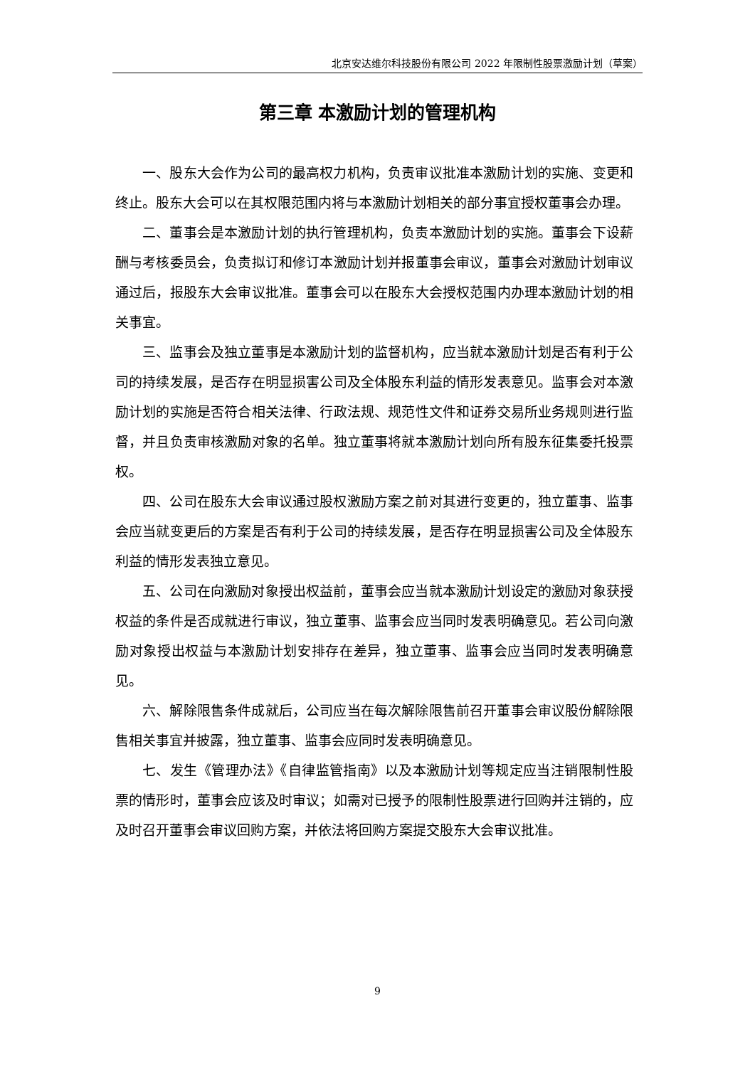北京安达维尔科技股份有限公司 2022 年限制性股票激励计划（草案）
第三章 本激励计划的管理机构
一、股东大会作为公司的最高权力机构，负责审议批准本激励计划的实施、变更和终止。股东大会可以在其权限范围内将与本激励计划相关的部分事宜授权董事会办理。
二、董事会是本激励计划的执行管理机构，负责本激励计划的实施。董事会下设薪酬与考核委员会，负责拟订和修订本激励计划并报董事会审议，董事会对激励计划审议通过后，报股东大会审议批准。董事会可以在股东大会授权范围内办理本激励计划的相关事宜。
三、监事会及独立董事是本激励计划的监督机构，应当就本激励计划是否有利于公司的持续发展，是否存在明显损害公司及全体股东利益的情形发表意见。监事会对本激励计划的实施是否符合相关法律、行政法规、规范性文件和证券交易所业务规则进行监督，并且负责审核激励对象的名单。独立董事将就本激励计划向所有股东征集委托投票权。
四、公司在股东大会审议通过股权激励方案之前对其进行变更的，独立董事、监事会应当就变更后的方案是否有利于公司的持续发展，是否存在明显损害公司及全体股东利益的情形发表独立意见。
五、公司在向激励对象授出权益前，董事会应当就本激励计划设定的激励对象获授权益的条件是否成就进行审议，独立董事、监事会应当同时发表明确意见。若公司向激励对象授出权益与本激励计划安排存在差异，独立董事、监事会应当同时发表明确意见。
六、解除限售条件成就后，公司应当在每次解除限售前召开董事会审议股份解除限售相关事宜并披露，独立董事、监事会应同时发表明确意见。
七、发生《管理办法》《自律监管指南》以及本激励计划等规定应当注销限制性股票的情形时，董事会应该及时审议；如需对已授予的限制性股票进行回购并注销的，应及时召开董事会审议回购方案，并依法将回购方案提交股东大会审议批准。
9